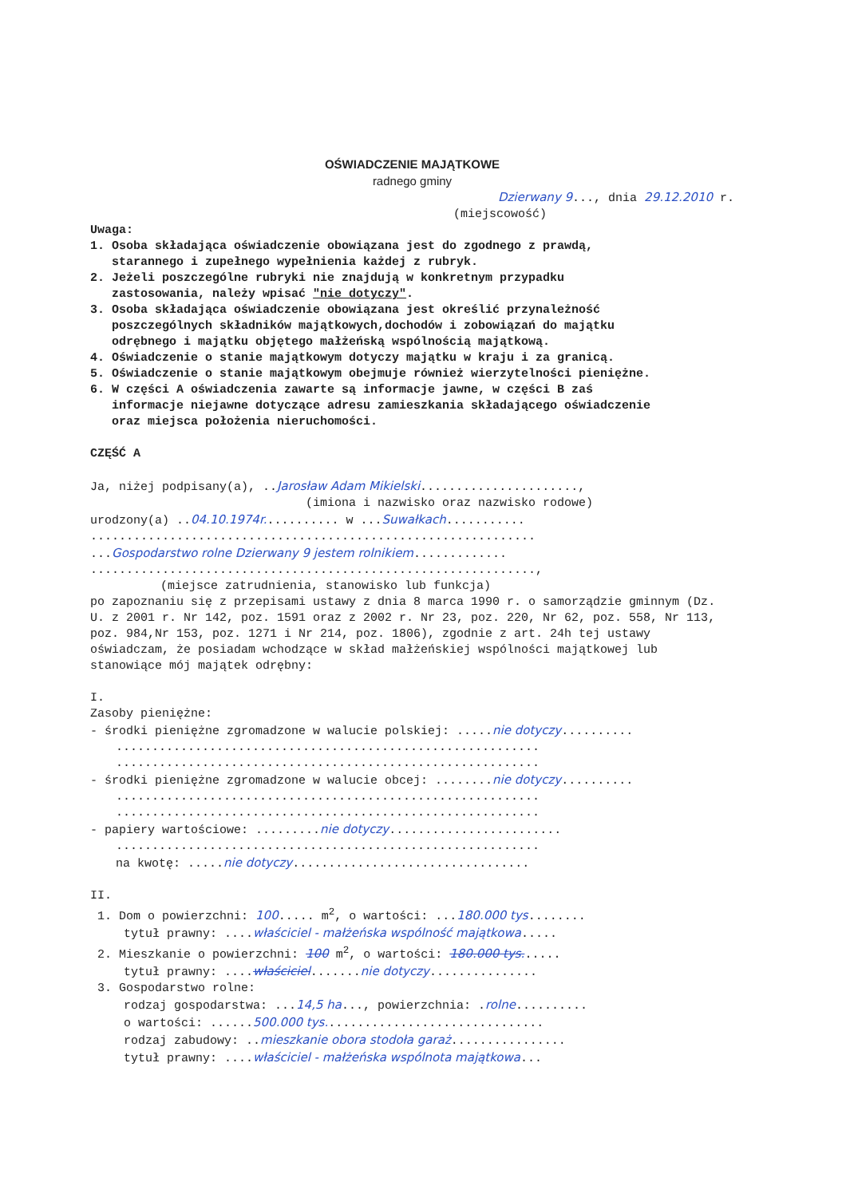OŚWIADCZENIE MAJĄTKOWE
radnego gminy
Dzierwany 9..., dnia 29.12.2010 r.
(miejscowość)
Uwaga:
1. Osoba składająca oświadczenie obowiązana jest do zgodnego z prawdą,
starannego i zupełnego wypełnienia każdej z rubryk.
2. Jeżeli poszczególne rubryki nie znajdują w konkretnym przypadku
zastosowania, należy wpisać "nie dotyczy".
3. Osoba składająca oświadczenie obowiązana jest określić przynależność
poszczególnych składników majątkowych,dochodów i zobowiązań do majątku
odrębnego i majątku objętego małżeńską wspólnością majątkową.
4. Oświadczenie o stanie majątkowym dotyczy majątku w kraju i za granicą.
5. Oświadczenie o stanie majątkowym obejmuje również wierzytelności pieniężne.
6. W części A oświadczenia zawarte są informacje jawne, w części B zaś
informacje niejawne dotyczące adresu zamieszkania składającego oświadczenie
oraz miejsca położenia nieruchomości.
CZĘŚĆ A
Ja, niżej podpisany(a), ..Jarosław Adam Mikielski......................,
(imiona i nazwisko oraz nazwisko rodowe)
urodzony(a) ..04.10.1974r........... w ...Suwałkach...........
..............................................................
...Gospodarstwo rolne Dzierwany 9 jestem rolnikiem.............
..............................................................,
(miejsce zatrudnienia, stanowisko lub funkcja)
po zapoznaniu się z przepisami ustawy z dnia 8 marca 1990 r. o samorządzie gminnym (Dz. U. z 2001 r. Nr 142, poz. 1591 oraz z 2002 r. Nr 23, poz. 220, Nr 62, poz. 558, Nr 113, poz. 984,Nr 153, poz. 1271 i Nr 214, poz. 1806), zgodnie z art. 24h tej ustawy oświadczam, że posiadam wchodzące w skład małżeńskiej wspólności majątkowej lub stanowiące mój majątek odrębny:
I.
Zasoby pieniężne:
- środki pieniężne zgromadzone w walucie polskiej: .....nie dotyczy..........
...........................................................
...........................................................
- środki pieniężne zgromadzone w walucie obcej: ........nie dotyczy..........
...........................................................
...........................................................
- papiery wartościowe: .........nie dotyczy........................
...........................................................
na kwotę: .....nie dotyczy.................................
II.
1. Dom o powierzchni: 100..... m<sup>2</sup>, o wartości: ...180.000 tys........
tytuł prawny: ....właściciel - małżeńska wspólność majątkowa.....
2. Mieszkanie o powierzchni: 100 m<sup>2</sup>, o wartości: 180.000 tys......
tytuł prawny: ....właściciel.......nie dotyczy...............
3. Gospodarstwo rolne:
rodzaj gospodarstwa: ...14,5 ha..., powierzchnia: .rolne..........
o wartości: ......500.000 tys...............................
rodzaj zabudowy: ..mieszkanie obora stodoła garaż................
tytuł prawny: ....właściciel - małżeńska wspólnota majątkowa...